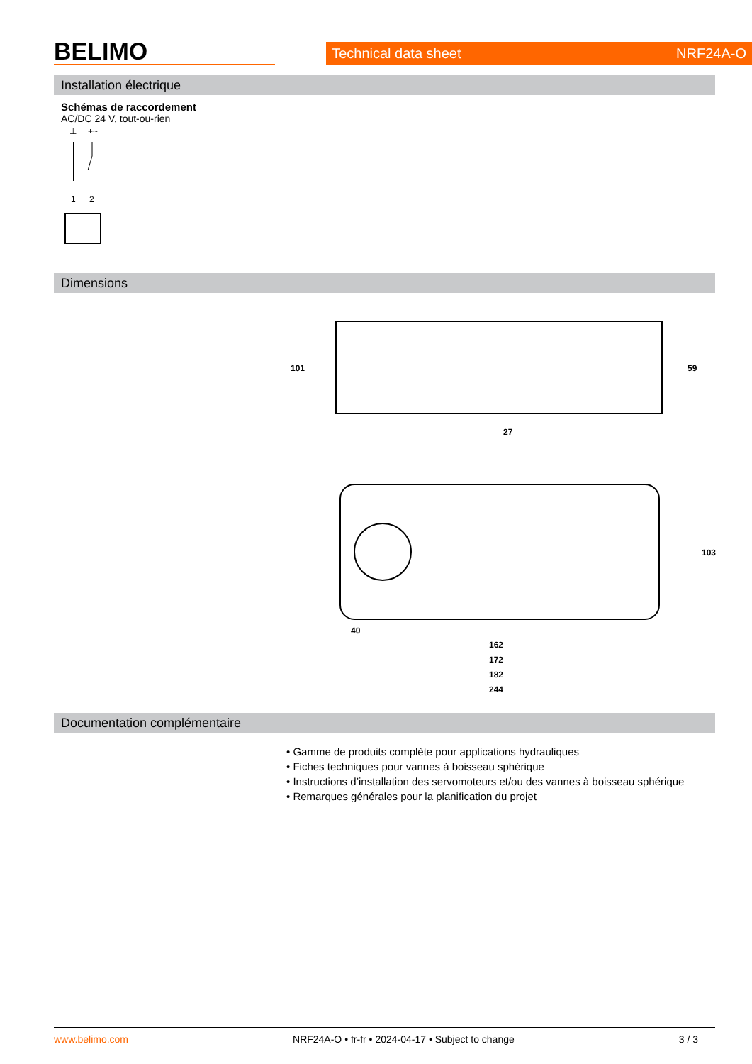BELIMO
Technical data sheet
NRF24A-O
Installation électrique
Schémas de raccordement
AC/DC 24 V, tout-ou-rien
⊥
+~
1
2
Dimensions
101
59
27
103
40
162
172
182
244
Documentation complémentaire
• Gamme de produits complète pour applications hydrauliques
• Fiches techniques pour vannes à boisseau sphérique
• Instructions d’installation des servomoteurs et/ou des vannes à boisseau sphérique
• Remarques générales pour la planification du projet
www.belimo.com NRF24A-O • fr-fr • 2024-04-17 • Subject to change 3 / 3